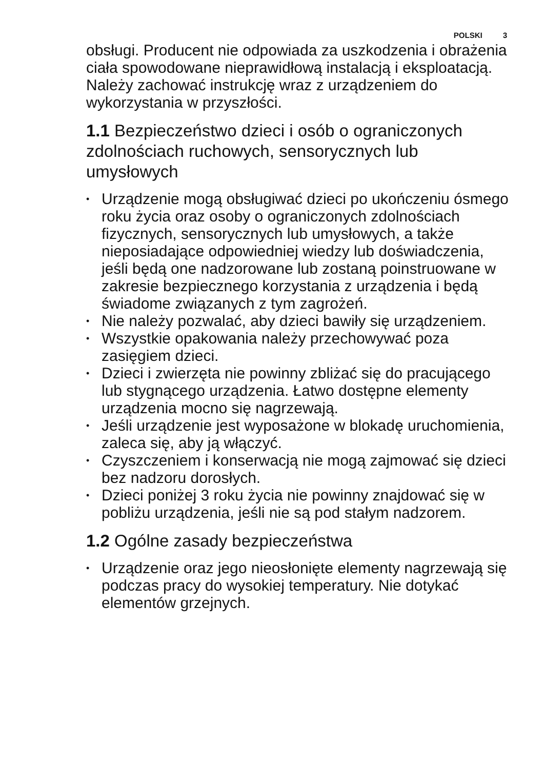POLSKI 3
obsługi. Producent nie odpowiada za uszkodzenia i obrażenia ciała spowodowane nieprawidłową instalacją i eksploatacją. Należy zachować instrukcję wraz z urządzeniem do wykorzystania w przyszłości.
1.1 Bezpieczeństwo dzieci i osób o ograniczonych zdolnościach ruchowych, sensorycznych lub umysłowych
• Urządzenie mogą obsługiwać dzieci po ukończeniu ósmego roku życia oraz osoby o ograniczonych zdolnościach fizycznych, sensorycznych lub umysłowych, a także nieposiadające odpowiedniej wiedzy lub doświadczenia, jeśli będą one nadzorowane lub zostaną poinstruowane w zakresie bezpiecznego korzystania z urządzenia i będą świadome związanych z tym zagrożeń.
• Nie należy pozwalać, aby dzieci bawiły się urządzeniem.
• Wszystkie opakowania należy przechowywać poza zasięgiem dzieci.
• Dzieci i zwierzęta nie powinny zbliżać się do pracującego lub stygnącego urządzenia. Łatwo dostępne elementy urządzenia mocno się nagrzewają.
• Jeśli urządzenie jest wyposażone w blokadę uruchomienia, zaleca się, aby ją włączyć.
• Czyszczeniem i konserwacją nie mogą zajmować się dzieci bez nadzoru dorosłych.
• Dzieci poniżej 3 roku życia nie powinny znajdować się w pobliżu urządzenia, jeśli nie są pod stałym nadzorem.
1.2 Ogólne zasady bezpieczeństwa
• Urządzenie oraz jego nieosłonięte elementy nagrzewają się podczas pracy do wysokiej temperatury. Nie dotykać elementów grzejnych.